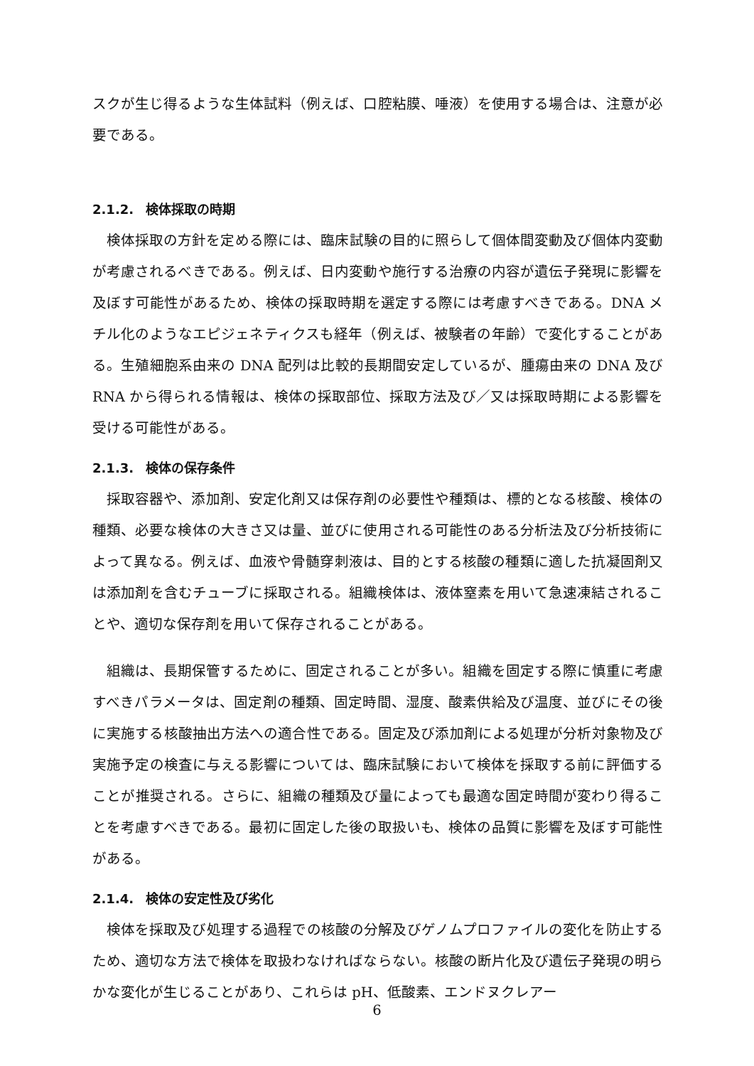スクが生じ得るような生体試料（例えば、口腔粘膜、唾液）を使用する場合は、注意が必要である。
2.1.2. 検体採取の時期
検体採取の方針を定める際には、臨床試験の目的に照らして個体間変動及び個体内変動が考慮されるべきである。例えば、日内変動や施行する治療の内容が遺伝子発現に影響を及ぼす可能性があるため、検体の採取時期を選定する際には考慮すべきである。DNA メチル化のようなエピジェネティクスも経年（例えば、被験者の年齢）で変化することがある。生殖細胞系由来の DNA 配列は比較的長期間安定しているが、腫瘍由来の DNA 及び RNA から得られる情報は、検体の採取部位、採取方法及び／又は採取時期による影響を受ける可能性がある。
2.1.3. 検体の保存条件
採取容器や、添加剤、安定化剤又は保存剤の必要性や種類は、標的となる核酸、検体の種類、必要な検体の大きさ又は量、並びに使用される可能性のある分析法及び分析技術によって異なる。例えば、血液や骨髄穿刺液は、目的とする核酸の種類に適した抗凝固剤又は添加剤を含むチューブに採取される。組織検体は、液体窒素を用いて急速凍結されることや、適切な保存剤を用いて保存されることがある。
組織は、長期保管するために、固定されることが多い。組織を固定する際に慎重に考慮すべきパラメータは、固定剤の種類、固定時間、湿度、酸素供給及び温度、並びにその後に実施する核酸抽出方法への適合性である。固定及び添加剤による処理が分析対象物及び実施予定の検査に与える影響については、臨床試験において検体を採取する前に評価することが推奨される。さらに、組織の種類及び量によっても最適な固定時間が変わり得ることを考慮すべきである。最初に固定した後の取扱いも、検体の品質に影響を及ぼす可能性がある。
2.1.4. 検体の安定性及び劣化
検体を採取及び処理する過程での核酸の分解及びゲノムプロファイルの変化を防止するため、適切な方法で検体を取扱わなければならない。核酸の断片化及び遺伝子発現の明らかな変化が生じることがあり、これらは pH、低酸素、エンドヌクレアー
6